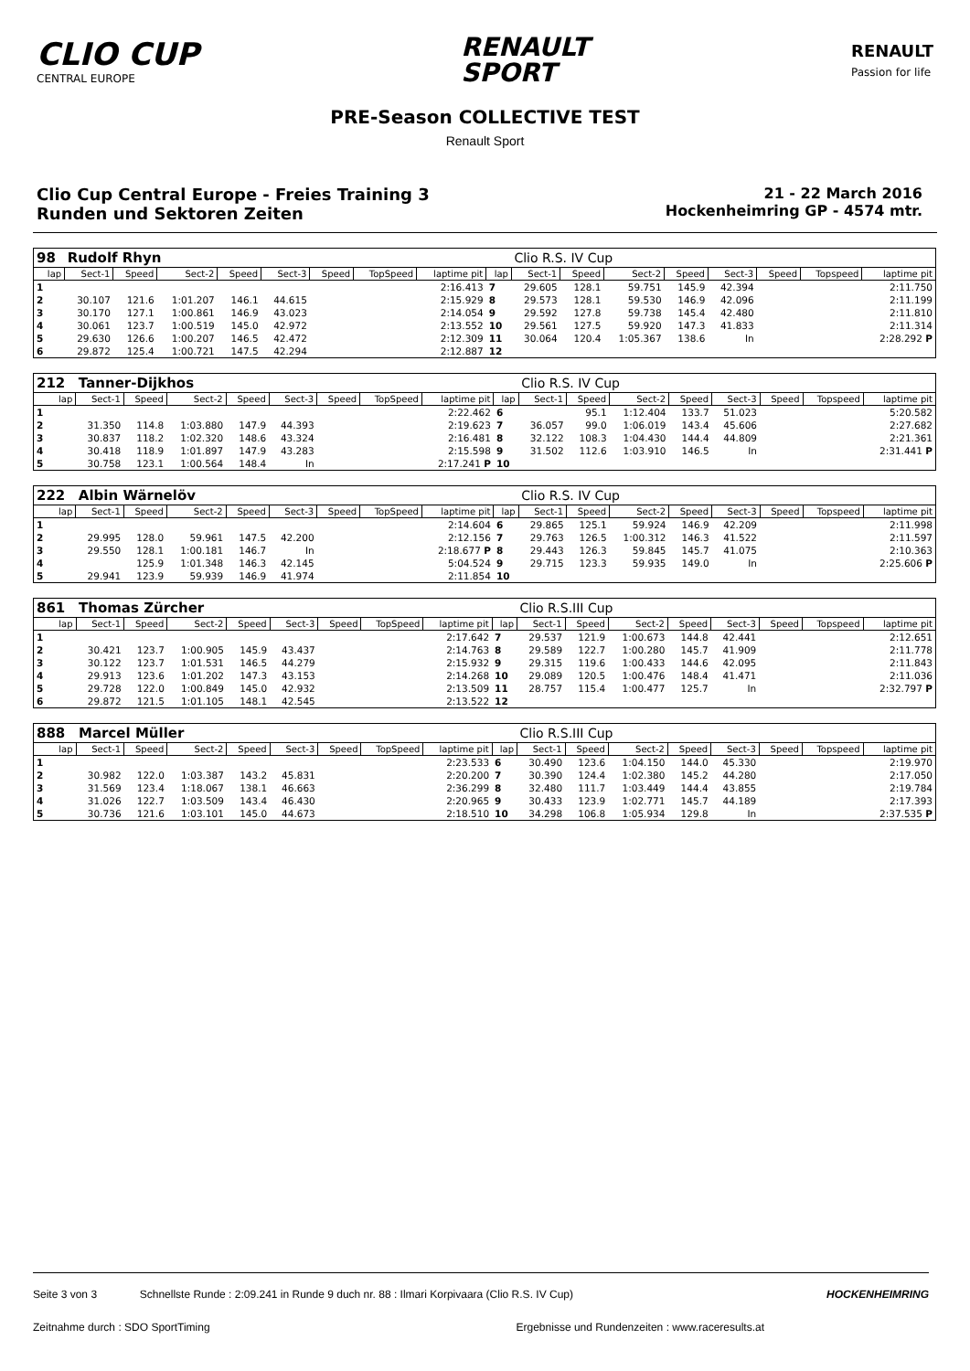CLIO CUP
CENTRAL EUROPE
RENAULT
SPORT
RENAULT
Passion for life
PRE-Season COLLECTIVE TEST
Renault Sport
Clio Cup Central Europe - Freies Training 3
Runden und Sektoren Zeiten
21 - 22 March 2016
Hockenheimring GP - 4574 mtr.
| 98 | Rudolf Rhyn | | | | | | | | | Clio R.S. IV Cup | | | | | | | |
| lap | Sect-1 | Speed | Sect-2 | Speed | Sect-3 | Speed | TopSpeed | laptime pit | lap | Sect-1 | Speed | Sect-2 | Speed | Sect-3 | Speed | Topspeed | laptime pit |
| 1 | | | | | | | | 2:16.413 | 7 | 29.605 | 128.1 | 59.751 | 145.9 | 42.394 | | | 2:11.750 |
| 2 | 30.107 | 121.6 | 1:01.207 | 146.1 | 44.615 | | | 2:15.929 | 8 | 29.573 | 128.1 | 59.530 | 146.9 | 42.096 | | | 2:11.199 |
| 3 | 30.170 | 127.1 | 1:00.861 | 146.9 | 43.023 | | | 2:14.054 | 9 | 29.592 | 127.8 | 59.738 | 145.4 | 42.480 | | | 2:11.810 |
| 4 | 30.061 | 123.7 | 1:00.519 | 145.0 | 42.972 | | | 2:13.552 | 10 | 29.561 | 127.5 | 59.920 | 147.3 | 41.833 | | | 2:11.314 |
| 5 | 29.630 | 126.6 | 1:00.207 | 146.5 | 42.472 | | | 2:12.309 | 11 | 30.064 | 120.4 | 1:05.367 | 138.6 | In | | | 2:28.292 P |
| 6 | 29.872 | 125.4 | 1:00.721 | 147.5 | 42.294 | | | 2:12.887 | 12 | | | | | | | | |
| 212 | Tanner-Dijkhos | | | | | | | | | Clio R.S. IV Cup | | | | | | | |
| lap | Sect-1 | Speed | Sect-2 | Speed | Sect-3 | Speed | TopSpeed | laptime pit | lap | Sect-1 | Speed | Sect-2 | Speed | Sect-3 | Speed | Topspeed | laptime pit |
| 1 | | | | | | | | 2:22.462 | 6 | | 95.1 | 1:12.404 | 133.7 | 51.023 | | | 5:20.582 |
| 2 | 31.350 | 114.8 | 1:03.880 | 147.9 | 44.393 | | | 2:19.623 | 7 | 36.057 | 99.0 | 1:06.019 | 143.4 | 45.606 | | | 2:27.682 |
| 3 | 30.837 | 118.2 | 1:02.320 | 148.6 | 43.324 | | | 2:16.481 | 8 | 32.122 | 108.3 | 1:04.430 | 144.4 | 44.809 | | | 2:21.361 |
| 4 | 30.418 | 118.9 | 1:01.897 | 147.9 | 43.283 | | | 2:15.598 | 9 | 31.502 | 112.6 | 1:03.910 | 146.5 | In | | | 2:31.441 P |
| 5 | 30.758 | 123.1 | 1:00.564 | 148.4 | In | | | 2:17.241 P | 10 | | | | | | | | |
| 222 | Albin Wärnelöv | | | | | | | | | Clio R.S. IV Cup | | | | | | | |
| lap | Sect-1 | Speed | Sect-2 | Speed | Sect-3 | Speed | TopSpeed | laptime pit | lap | Sect-1 | Speed | Sect-2 | Speed | Sect-3 | Speed | Topspeed | laptime pit |
| 1 | | | | | | | | 2:14.604 | 6 | 29.865 | 125.1 | 59.924 | 146.9 | 42.209 | | | 2:11.998 |
| 2 | 29.995 | 128.0 | 59.961 | 147.5 | 42.200 | | | 2:12.156 | 7 | 29.763 | 126.5 | 1:00.312 | 146.3 | 41.522 | | | 2:11.597 |
| 3 | 29.550 | 128.1 | 1:00.181 | 146.7 | In | | | 2:18.677 P | 8 | 29.443 | 126.3 | 59.845 | 145.7 | 41.075 | | | 2:10.363 |
| 4 | | 125.9 | 1:01.348 | 146.3 | 42.145 | | | 5:04.524 | 9 | 29.715 | 123.3 | 59.935 | 149.0 | In | | | 2:25.606 P |
| 5 | 29.941 | 123.9 | 59.939 | 146.9 | 41.974 | | | 2:11.854 | 10 | | | | | | | | |
| 861 | Thomas Zürcher | | | | | | | | | Clio R.S.III Cup | | | | | | | |
| lap | Sect-1 | Speed | Sect-2 | Speed | Sect-3 | Speed | TopSpeed | laptime pit | lap | Sect-1 | Speed | Sect-2 | Speed | Sect-3 | Speed | Topspeed | laptime pit |
| 1 | | | | | | | | 2:17.642 | 7 | 29.537 | 121.9 | 1:00.673 | 144.8 | 42.441 | | | 2:12.651 |
| 2 | 30.421 | 123.7 | 1:00.905 | 145.9 | 43.437 | | | 2:14.763 | 8 | 29.589 | 122.7 | 1:00.280 | 145.7 | 41.909 | | | 2:11.778 |
| 3 | 30.122 | 123.7 | 1:01.531 | 146.5 | 44.279 | | | 2:15.932 | 9 | 29.315 | 119.6 | 1:00.433 | 144.6 | 42.095 | | | 2:11.843 |
| 4 | 29.913 | 123.6 | 1:01.202 | 147.3 | 43.153 | | | 2:14.268 | 10 | 29.089 | 120.5 | 1:00.476 | 148.4 | 41.471 | | | 2:11.036 |
| 5 | 29.728 | 122.0 | 1:00.849 | 145.0 | 42.932 | | | 2:13.509 | 11 | 28.757 | 115.4 | 1:00.477 | 125.7 | In | | | 2:32.797 P |
| 6 | 29.872 | 121.5 | 1:01.105 | 148.1 | 42.545 | | | 2:13.522 | 12 | | | | | | | | |
| 888 | Marcel Müller | | | | | | | | | Clio R.S.III Cup | | | | | | | |
| lap | Sect-1 | Speed | Sect-2 | Speed | Sect-3 | Speed | TopSpeed | laptime pit | lap | Sect-1 | Speed | Sect-2 | Speed | Sect-3 | Speed | Topspeed | laptime pit |
| 1 | | | | | | | | 2:23.533 | 6 | 30.490 | 123.6 | 1:04.150 | 144.0 | 45.330 | | | 2:19.970 |
| 2 | 30.982 | 122.0 | 1:03.387 | 143.2 | 45.831 | | | 2:20.200 | 7 | 30.390 | 124.4 | 1:02.380 | 145.2 | 44.280 | | | 2:17.050 |
| 3 | 31.569 | 123.4 | 1:18.067 | 138.1 | 46.663 | | | 2:36.299 | 8 | 32.480 | 111.7 | 1:03.449 | 144.4 | 43.855 | | | 2:19.784 |
| 4 | 31.026 | 122.7 | 1:03.509 | 143.4 | 46.430 | | | 2:20.965 | 9 | 30.433 | 123.9 | 1:02.771 | 145.7 | 44.189 | | | 2:17.393 |
| 5 | 30.736 | 121.6 | 1:03.101 | 145.0 | 44.673 | | | 2:18.510 | 10 | 34.298 | 106.8 | 1:05.934 | 129.8 | In | | | 2:37.535 P |
Seite 3 von 3 Schnellste Runde : 2:09.241 in Runde 9 duch nr. 88 : Ilmari Korpivaara (Clio R.S. IV Cup) HOCKENHEIMRING
Zeitnahme durch : SDO SportTiming Ergebnisse und Rundenzeiten : www.raceresults.at